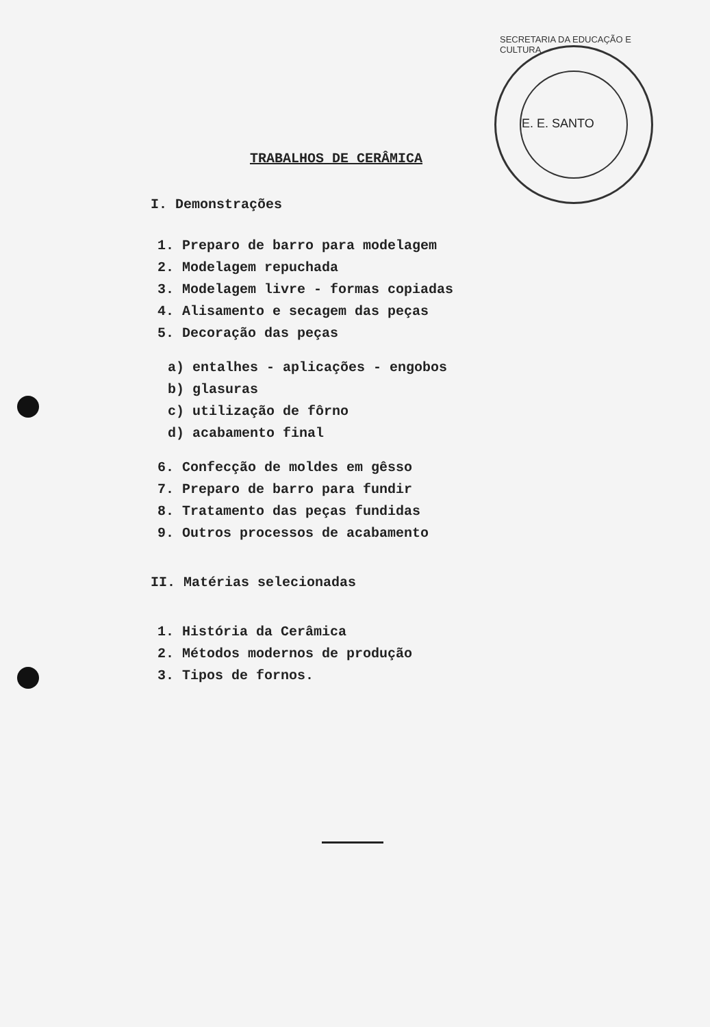SECRETARIA DA EDUCAÇÃO E CULTURA
E. E. SANTO
TRABALHOS DE CERÂMICA
I. Demonstrações
1. Preparo de barro para modelagem
2. Modelagem repuchada
3. Modelagem livre - formas copiadas
4. Alisamento e secagem das peças
5. Decoração das peças
a) entalhes - aplicações - engobos
b) glasuras
c) utilização de fôrno
d) acabamento final
6. Confecção de moldes em gêsso
7. Preparo de barro para fundir
8. Tratamento das peças fundidas
9. Outros processos de acabamento
II. Matérias selecionadas
1. História da Cerâmica
2. Métodos modernos de produção
3. Tipos de fornos.